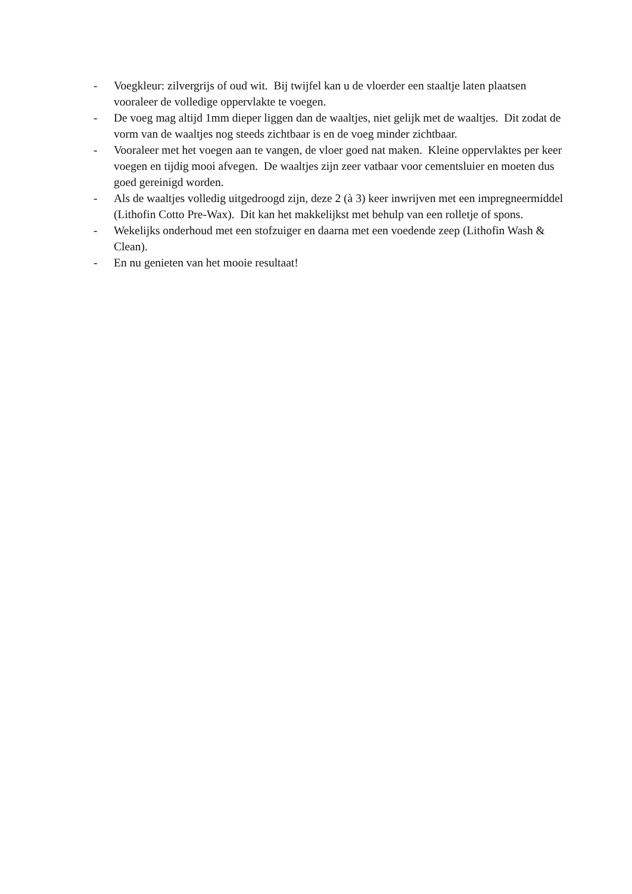- Voegkleur: zilvergrijs of oud wit. Bij twijfel kan u de vloerder een staaltje laten plaatsen vooraleer de volledige oppervlakte te voegen.
- De voeg mag altijd 1mm dieper liggen dan de waaltjes, niet gelijk met de waaltjes. Dit zodat de vorm van de waaltjes nog steeds zichtbaar is en de voeg minder zichtbaar.
- Vooraleer met het voegen aan te vangen, de vloer goed nat maken. Kleine oppervlaktes per keer voegen en tijdig mooi afvegen. De waaltjes zijn zeer vatbaar voor cementsluier en moeten dus goed gereinigd worden.
- Als de waaltjes volledig uitgedroogd zijn, deze 2 (à 3) keer inwrijven met een impregneermiddel (Lithofin Cotto Pre-Wax). Dit kan het makkelijkst met behulp van een rolletje of spons.
- Wekelijks onderhoud met een stofzuiger en daarna met een voedende zeep (Lithofin Wash & Clean).
- En nu genieten van het mooie resultaat!